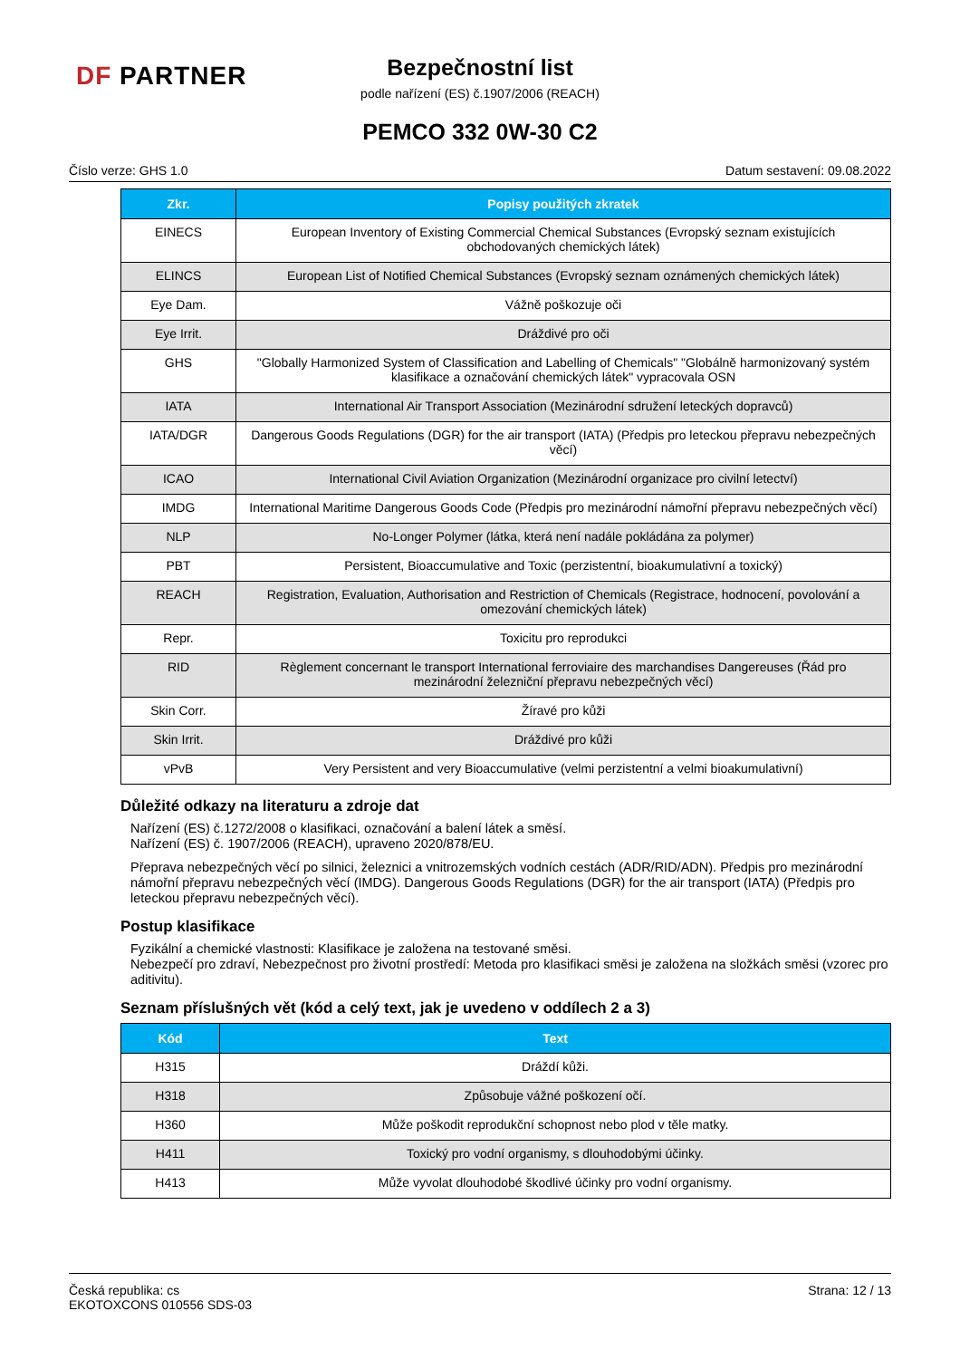DF PARTNER
Bezpečnostní list
podle nařízení (ES) č.1907/2006 (REACH)
PEMCO 332 0W-30 C2
Číslo verze: GHS 1.0 Datum sestavení: 09.08.2022
| Zkr. | Popisy použitých zkratek |
| --- | --- |
| EINECS | European Inventory of Existing Commercial Chemical Substances (Evropský seznam existujících obchodovaných chemických látek) |
| ELINCS | European List of Notified Chemical Substances (Evropský seznam oznámených chemických látek) |
| Eye Dam. | Vážně poškozuje oči |
| Eye Irrit. | Dráždivé pro oči |
| GHS | "Globally Harmonized System of Classification and Labelling of Chemicals" "Globálně harmonizovaný systém klasifikace a označování chemických látek" vypracovala OSN |
| IATA | International Air Transport Association (Mezinárodní sdružení leteckých dopravců) |
| IATA/DGR | Dangerous Goods Regulations (DGR) for the air transport (IATA) (Předpis pro leteckou přepravu nebezpečných věcí) |
| ICAO | International Civil Aviation Organization (Mezinárodní organizace pro civilní letectví) |
| IMDG | International Maritime Dangerous Goods Code (Předpis pro mezinárodní námořní přepravu nebezpečných věcí) |
| NLP | No-Longer Polymer (látka, která není nadále pokládána za polymer) |
| PBT | Persistent, Bioaccumulative and Toxic (perzistentní, bioakumulativní a toxický) |
| REACH | Registration, Evaluation, Authorisation and Restriction of Chemicals (Registrace, hodnocení, povolování a omezování chemických látek) |
| Repr. | Toxicitu pro reprodukci |
| RID | Règlement concernant le transport International ferroviaire des marchandises Dangereuses (Řád pro mezinárodní železniční přepravu nebezpečných věcí) |
| Skin Corr. | Žíravé pro kůži |
| Skin Irrit. | Dráždivé pro kůži |
| vPvB | Very Persistent and very Bioaccumulative (velmi perzistentní a velmi bioakumulativní) |
Důležité odkazy na literaturu a zdroje dat
Nařízení (ES) č.1272/2008 o klasifikaci, označování a balení látek a směsí.
Nařízení (ES) č. 1907/2006 (REACH), upraveno 2020/878/EU.
Přeprava nebezpečných věcí po silnici, železnici a vnitrozemských vodních cestách (ADR/RID/ADN). Předpis pro mezinárodní námořní přepravu nebezpečných věcí (IMDG). Dangerous Goods Regulations (DGR) for the air transport (IATA) (Předpis pro leteckou přepravu nebezpečných věcí).
Postup klasifikace
Fyzikální a chemické vlastnosti: Klasifikace je založena na testované směsi.
Nebezpečí pro zdraví, Nebezpečnost pro životní prostředí: Metoda pro klasifikaci směsi je založena na složkách směsi (vzorec pro aditivitu).
Seznam příslušných vět (kód a celý text, jak je uvedeno v oddílech 2 a 3)
| Kód | Text |
| --- | --- |
| H315 | Dráždí kůži. |
| H318 | Způsobuje vážné poškození očí. |
| H360 | Může poškodit reprodukční schopnost nebo plod v těle matky. |
| H411 | Toxický pro vodní organismy, s dlouhodobými účinky. |
| H413 | Může vyvolat dlouhodobé škodlivé účinky pro vodní organismy. |
Česká republika: cs
EKOTOXCONS 010556 SDS-03 Strana: 12 / 13